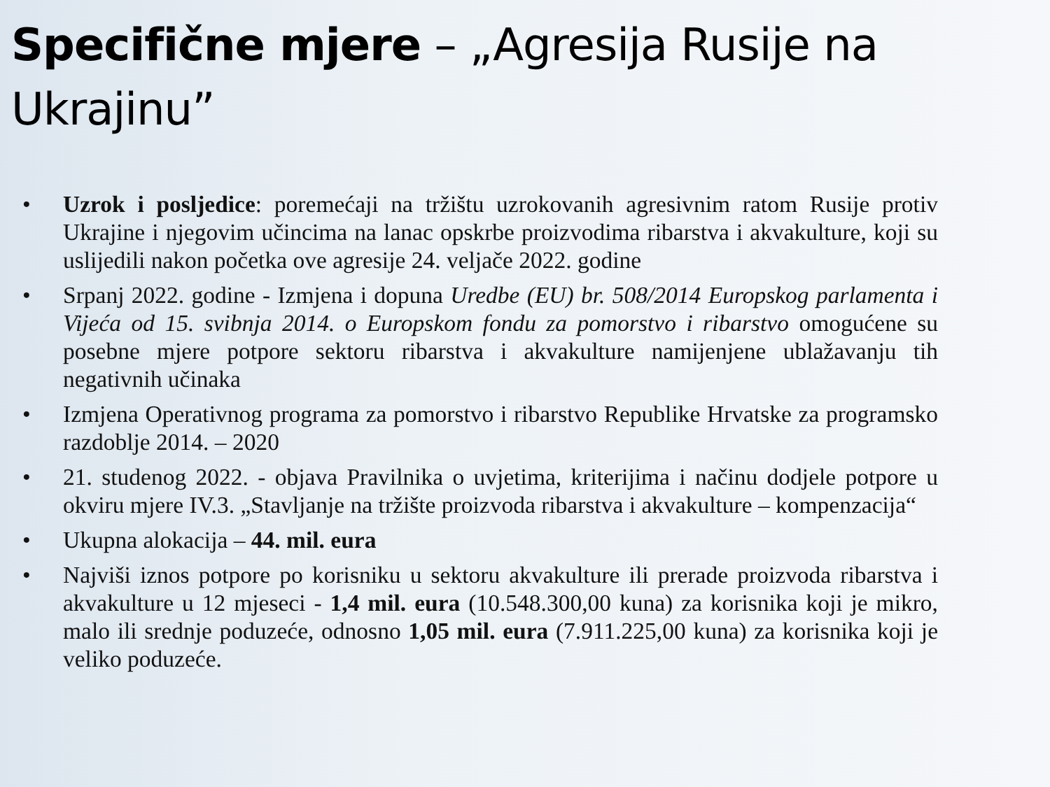Specifične mjere – „Agresija Rusije na Ukrajinu”
• Uzrok i posljedice: poremećaji na tržištu uzrokovanih agresivnim ratom Rusije protiv Ukrajine i njegovim učincima na lanac opskrbe proizvodima ribarstva i akvakulture, koji su uslijedili nakon početka ove agresije 24. veljače 2022. godine
• Srpanj 2022. godine - Izmjena i dopuna Uredbe (EU) br. 508/2014 Europskog parlamenta i Vijeća od 15. svibnja 2014. o Europskom fondu za pomorstvo i ribarstvo omogućene su posebne mjere potpore sektoru ribarstva i akvakulture namijenjene ublažavanju tih negativnih učinaka
• Izmjena Operativnog programa za pomorstvo i ribarstvo Republike Hrvatske za programsko razdoblje 2014. – 2020
• 21. studenog 2022. - objava Pravilnika o uvjetima, kriterijima i načinu dodjele potpore u okviru mjere IV.3. „Stavljanje na tržište proizvoda ribarstva i akvakulture – kompenzacija“
• Ukupna alokacija – 44. mil. eura
• Najviši iznos potpore po korisniku u sektoru akvakulture ili prerade proizvoda ribarstva i akvakulture u 12 mjeseci - 1,4 mil. eura (10.548.300,00 kuna) za korisnika koji je mikro, malo ili srednje poduzeće, odnosno 1,05 mil. eura (7.911.225,00 kuna) za korisnika koji je veliko poduzeće.